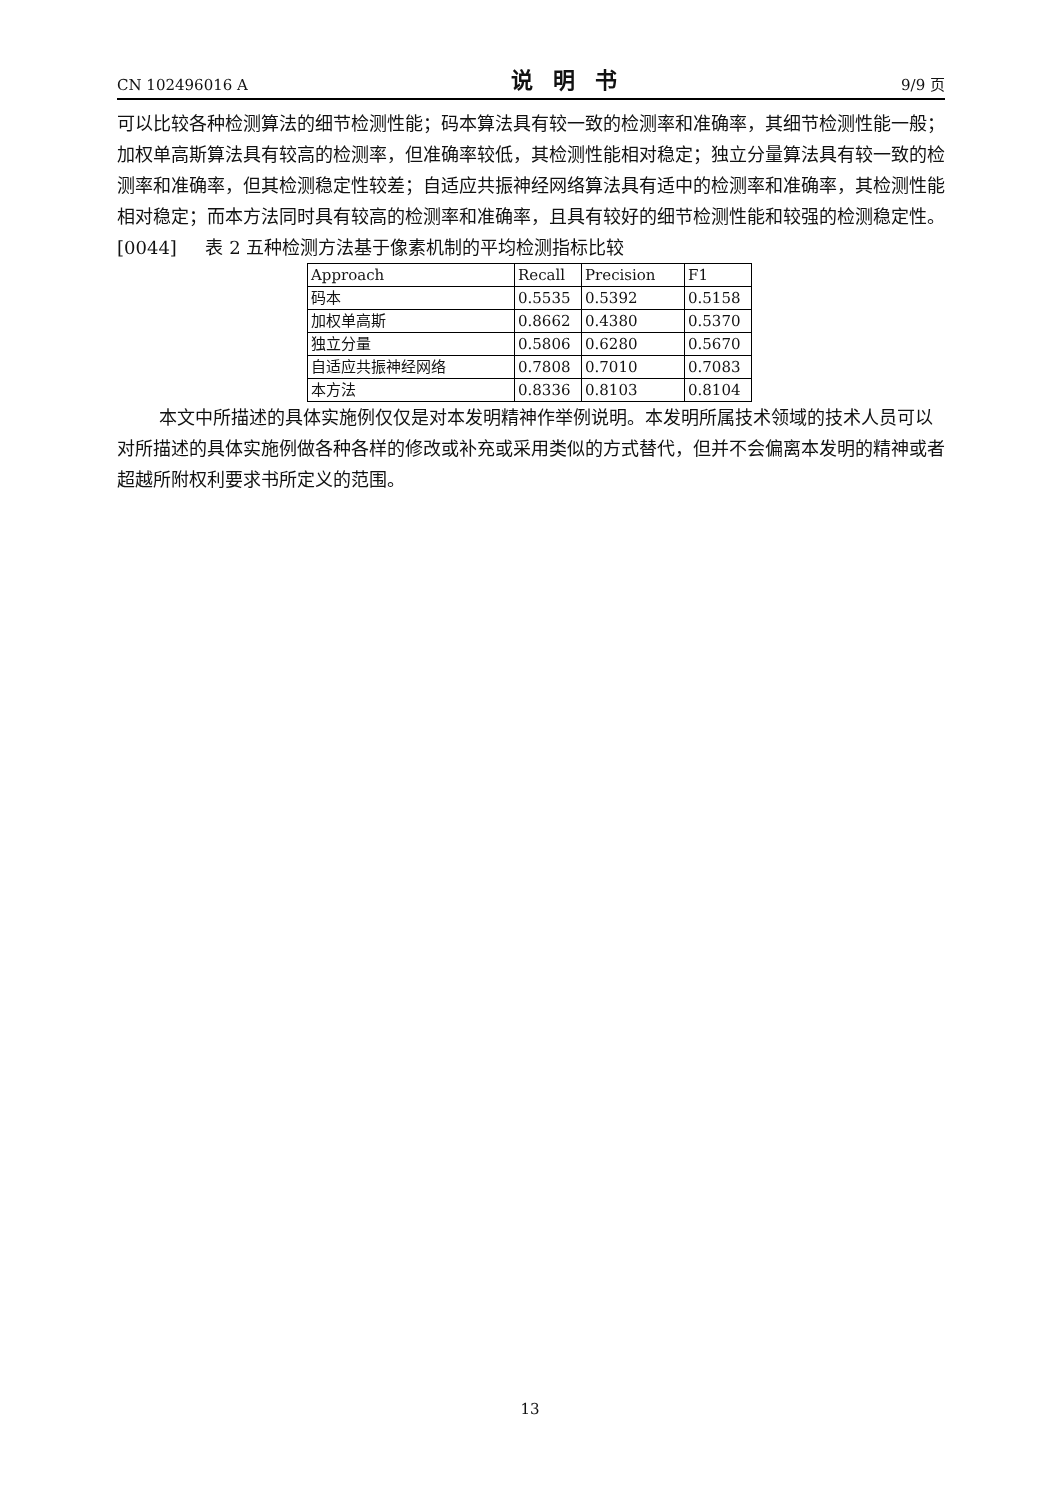CN 102496016 A 说明书 9/9 页
可以比较各种检测算法的细节检测性能；码本算法具有较一致的检测率和准确率，其细节检测性能一般；加权单高斯算法具有较高的检测率，但准确率较低，其检测性能相对稳定；独立分量算法具有较一致的检测率和准确率，但其检测稳定性较差；自适应共振神经网络算法具有适中的检测率和准确率，其检测性能相对稳定；而本方法同时具有较高的检测率和准确率，且具有较好的细节检测性能和较强的检测稳定性。
[0044] 表 2 五种检测方法基于像素机制的平均检测指标比较
| Approach | Recall | Precision | F1 |
| 码本 | 0.5535 | 0.5392 | 0.5158 |
| 加权单高斯 | 0.8662 | 0.4380 | 0.5370 |
| 独立分量 | 0.5806 | 0.6280 | 0.5670 |
| 自适应共振神经网络 | 0.7808 | 0.7010 | 0.7083 |
| 本方法 | 0.8336 | 0.8103 | 0.8104 |
本文中所描述的具体实施例仅仅是对本发明精神作举例说明。本发明所属技术领域的技术人员可以对所描述的具体实施例做各种各样的修改或补充或采用类似的方式替代，但并不会偏离本发明的精神或者超越所附权利要求书所定义的范围。
13